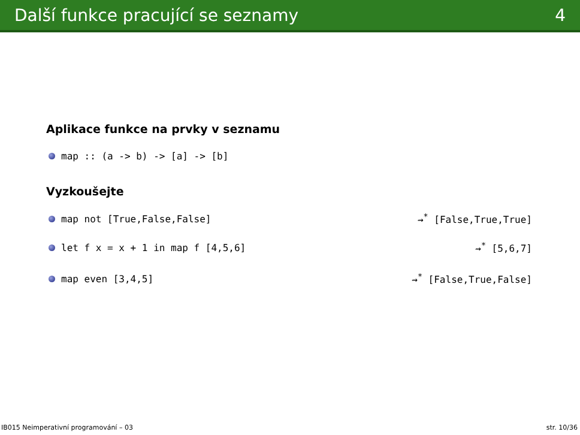Další funkce pracující se seznamy 4
Aplikace funkce na prvky v seznamu
map :: (a -> b) -> [a] -> [b]
Vyzkoušejte
map not [True,False,False] ⇝<sup>*</sup> [False,True,True]
let f x = x + 1 in map f [4,5,6] ⇝<sup>*</sup> [5,6,7]
map even [3,4,5] ⇝<sup>*</sup> [False,True,False]
IB015 Neimperativní programování – 03 str. 10/36